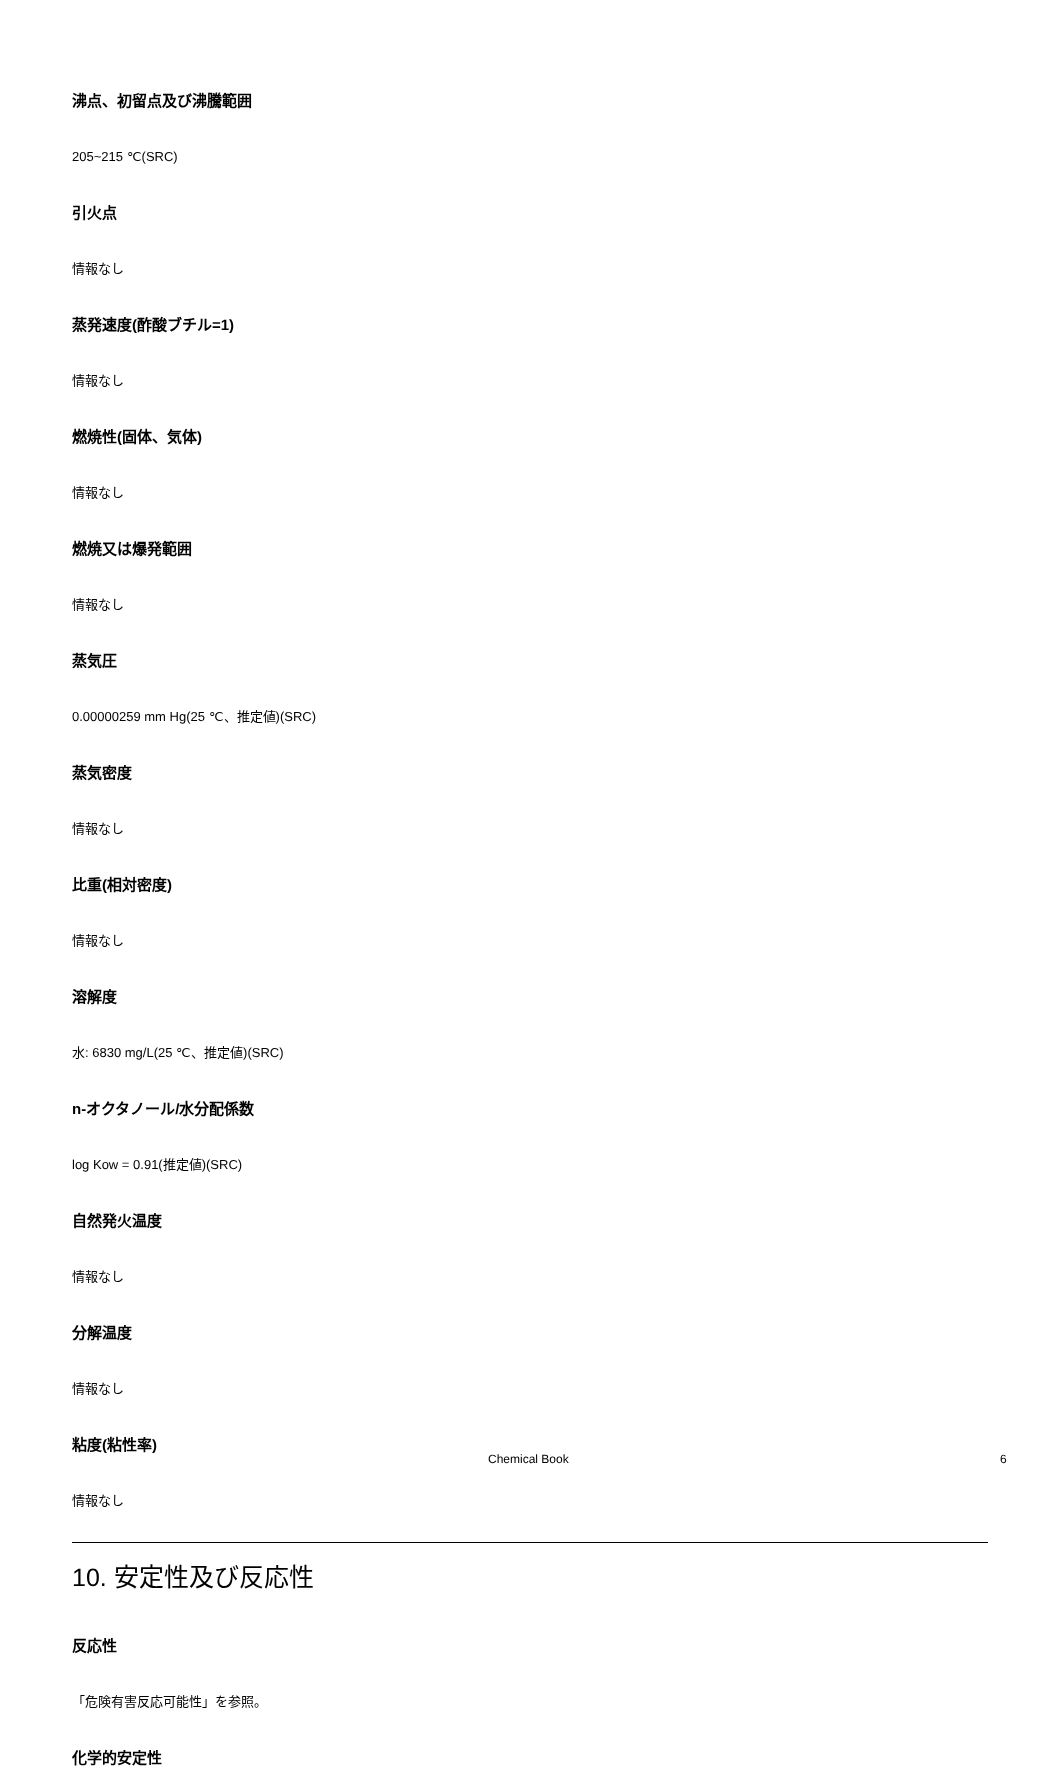沸点、初留点及び沸騰範囲
205~215 ℃(SRC)
引火点
情報なし
蒸発速度(酢酸ブチル=1)
情報なし
燃焼性(固体、気体)
情報なし
燃焼又は爆発範囲
情報なし
蒸気圧
0.00000259 mm Hg(25 ℃、推定値)(SRC)
蒸気密度
情報なし
比重(相対密度)
情報なし
溶解度
水: 6830 mg/L(25 ℃、推定値)(SRC)
n-オクタノール/水分配係数
log Kow = 0.91(推定値)(SRC)
自然発火温度
情報なし
分解温度
情報なし
粘度(粘性率)
情報なし
10. 安定性及び反応性
反応性
「危険有害反応可能性」を参照。
化学的安定性
Chemical Book 6